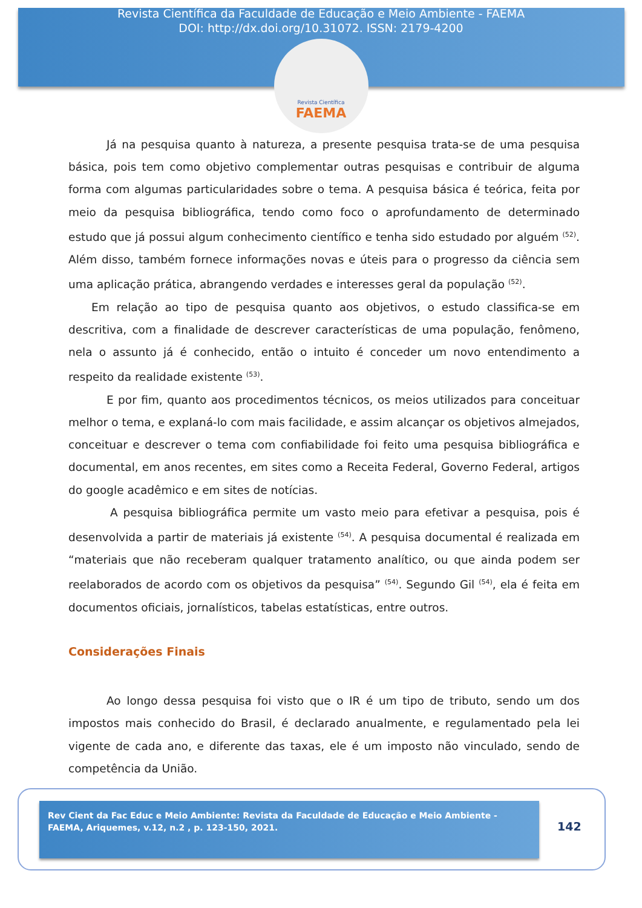Revista Científica da Faculdade de Educação e Meio Ambiente - FAEMA
DOI: http://dx.doi.org/10.31072. ISSN: 2179-4200
Revista Científica
FAEMA
Já na pesquisa quanto à natureza, a presente pesquisa trata-se de uma pesquisa básica, pois tem como objetivo complementar outras pesquisas e contribuir de alguma forma com algumas particularidades sobre o tema. A pesquisa básica é teórica, feita por meio da pesquisa bibliográfica, tendo como foco o aprofundamento de determinado estudo que já possui algum conhecimento científico e tenha sido estudado por alguém <sup>(52)</sup>. Além disso, também fornece informações novas e úteis para o progresso da ciência sem uma aplicação prática, abrangendo verdades e interesses geral da população <sup>(52)</sup>.
Em relação ao tipo de pesquisa quanto aos objetivos, o estudo classifica-se em descritiva, com a finalidade de descrever características de uma população, fenômeno, nela o assunto já é conhecido, então o intuito é conceder um novo entendimento a respeito da realidade existente <sup>(53)</sup>.
E por fim, quanto aos procedimentos técnicos, os meios utilizados para conceituar melhor o tema, e explaná-lo com mais facilidade, e assim alcançar os objetivos almejados, conceituar e descrever o tema com confiabilidade foi feito uma pesquisa bibliográfica e documental, em anos recentes, em sites como a Receita Federal, Governo Federal, artigos do google acadêmico e em sites de notícias.
A pesquisa bibliográfica permite um vasto meio para efetivar a pesquisa, pois é desenvolvida a partir de materiais já existente <sup>(54)</sup>. A pesquisa documental é realizada em “materiais que não receberam qualquer tratamento analítico, ou que ainda podem ser reelaborados de acordo com os objetivos da pesquisa” <sup>(54)</sup>. Segundo Gil <sup>(54)</sup>, ela é feita em documentos oficiais, jornalísticos, tabelas estatísticas, entre outros.
Considerações Finais
Ao longo dessa pesquisa foi visto que o IR é um tipo de tributo, sendo um dos impostos mais conhecido do Brasil, é declarado anualmente, e regulamentado pela lei vigente de cada ano, e diferente das taxas, ele é um imposto não vinculado, sendo de competência da União.
Rev Cient da Fac Educ e Meio Ambiente: Revista da Faculdade de Educação e Meio Ambiente - FAEMA, Ariquemes, v.12, n.2 , p. 123-150, 2021.
142